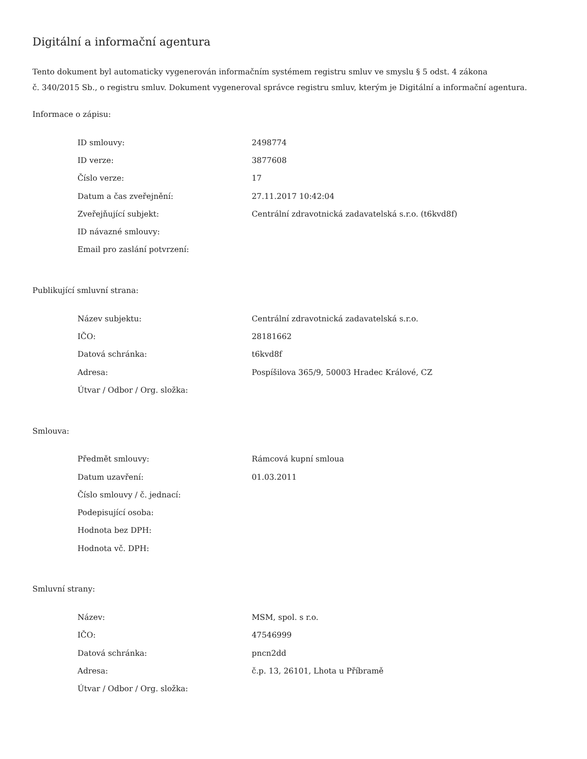Digitální a informační agentura
Tento dokument byl automaticky vygenerován informačním systémem registru smluv ve smyslu § 5 odst. 4 zákona
č. 340/2015 Sb., o registru smluv. Dokument vygeneroval správce registru smluv, kterým je Digitální a informační agentura.
Informace o zápisu:
| ID smlouvy: | 2498774 |
| ID verze: | 3877608 |
| Číslo verze: | 17 |
| Datum a čas zveřejnění: | 27.11.2017 10:42:04 |
| Zveřejňující subjekt: | Centrální zdravotnická zadavatelská s.r.o. (t6kvd8f) |
| ID návazné smlouvy: | |
| Email pro zaslání potvrzení: | |
Publikující smluvní strana:
| Název subjektu: | Centrální zdravotnická zadavatelská s.r.o. |
| IČO: | 28181662 |
| Datová schránka: | t6kvd8f |
| Adresa: | Pospíšilova 365/9, 50003 Hradec Králové, CZ |
| Útvar / Odbor / Org. složka: | |
Smlouva:
| Předmět smlouvy: | Rámcová kupní smloua |
| Datum uzavření: | 01.03.2011 |
| Číslo smlouvy / č. jednací: | |
| Podepisující osoba: | |
| Hodnota bez DPH: | |
| Hodnota vč. DPH: | |
Smluvní strany:
| Název: | MSM, spol. s r.o. |
| IČO: | 47546999 |
| Datová schránka: | pncn2dd |
| Adresa: | č.p. 13, 26101, Lhota u Příbramě |
| Útvar / Odbor / Org. složka: | |